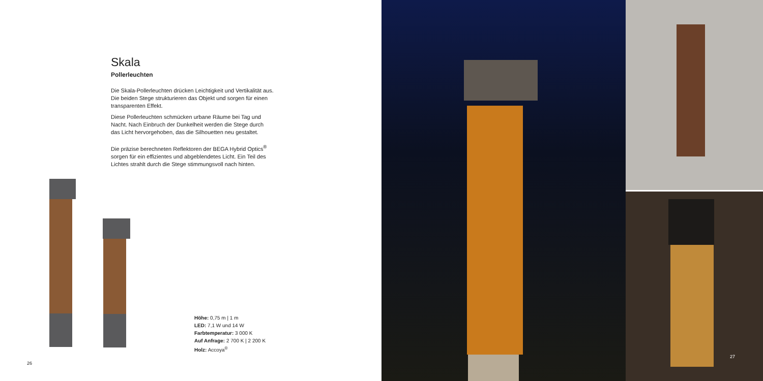Skala
Pollerleuchten
Die Skala-Pollerleuchten drücken Leichtigkeit und Vertikalität aus. Die beiden Stege strukturieren das Objekt und sorgen für einen transparenten Effekt.
Diese Pollerleuchten schmücken urbane Räume bei Tag und Nacht. Nach Einbruch der Dunkelheit werden die Stege durch das Licht hervorgehoben, das die Silhouetten neu gestaltet.
Die präzise berechneten Reflektoren der BEGA Hybrid Optics<sup>®</sup> sorgen für ein effizientes und abgeblendetes Licht. Ein Teil des Lichtes strahlt durch die Stege stimmungsvoll nach hinten.
Höhe: 0,75 m | 1 m
LED: 7,1 W und 14 W
Farbtemperatur: 3 000 K
Auf Anfrage: 2 700 K | 2 200 K
Holz: Accoya<sup>®</sup>
26
27